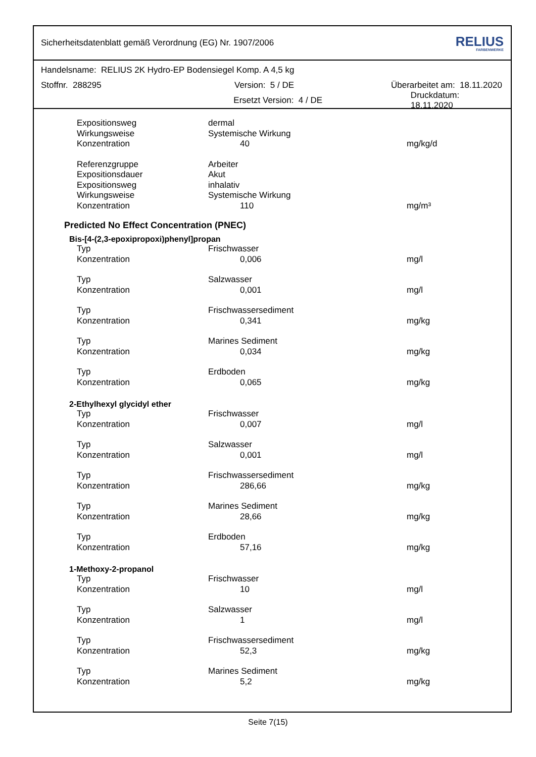Sicherheitsdatenblatt gemäß Verordnung (EG) Nr. 1907/2006 RELIUS
FARBENWERKE
Handelsname: RELIUS 2K Hydro-EP Bodensiegel Komp. A 4,5 kg
Stoffnr. 288295 Version: 5 / DE Überarbeitet am: 18.11.2020
Ersetzt Version: 4 / DE Druckdatum: 18.11.2020
| Expositionsweg | dermal | |
| Wirkungsweise | Systemische Wirkung | |
| Konzentration | 40 | mg/kg/d |
| Referenzgruppe | Arbeiter | |
| Expositionsdauer | Akut | |
| Expositionsweg | inhalativ | |
| Wirkungsweise | Systemische Wirkung | |
| Konzentration | 110 | mg/m³ |
Predicted No Effect Concentration (PNEC)
Bis-[4-(2,3-epoxipropoxi)phenyl]propan
| Typ | Frischwasser | |
| Konzentration | 0,006 | mg/l |
| Typ | Salzwasser | |
| Konzentration | 0,001 | mg/l |
| Typ | Frischwassersediment | |
| Konzentration | 0,341 | mg/kg |
| Typ | Marines Sediment | |
| Konzentration | 0,034 | mg/kg |
| Typ | Erdboden | |
| Konzentration | 0,065 | mg/kg |
2-Ethylhexyl glycidyl ether
| Typ | Frischwasser | |
| Konzentration | 0,007 | mg/l |
| Typ | Salzwasser | |
| Konzentration | 0,001 | mg/l |
| Typ | Frischwassersediment | |
| Konzentration | 286,66 | mg/kg |
| Typ | Marines Sediment | |
| Konzentration | 28,66 | mg/kg |
| Typ | Erdboden | |
| Konzentration | 57,16 | mg/kg |
1-Methoxy-2-propanol
| Typ | Frischwasser | |
| Konzentration | 10 | mg/l |
| Typ | Salzwasser | |
| Konzentration | 1 | mg/l |
| Typ | Frischwassersediment | |
| Konzentration | 52,3 | mg/kg |
| Typ | Marines Sediment | |
| Konzentration | 5,2 | mg/kg |
Seite 7(15)